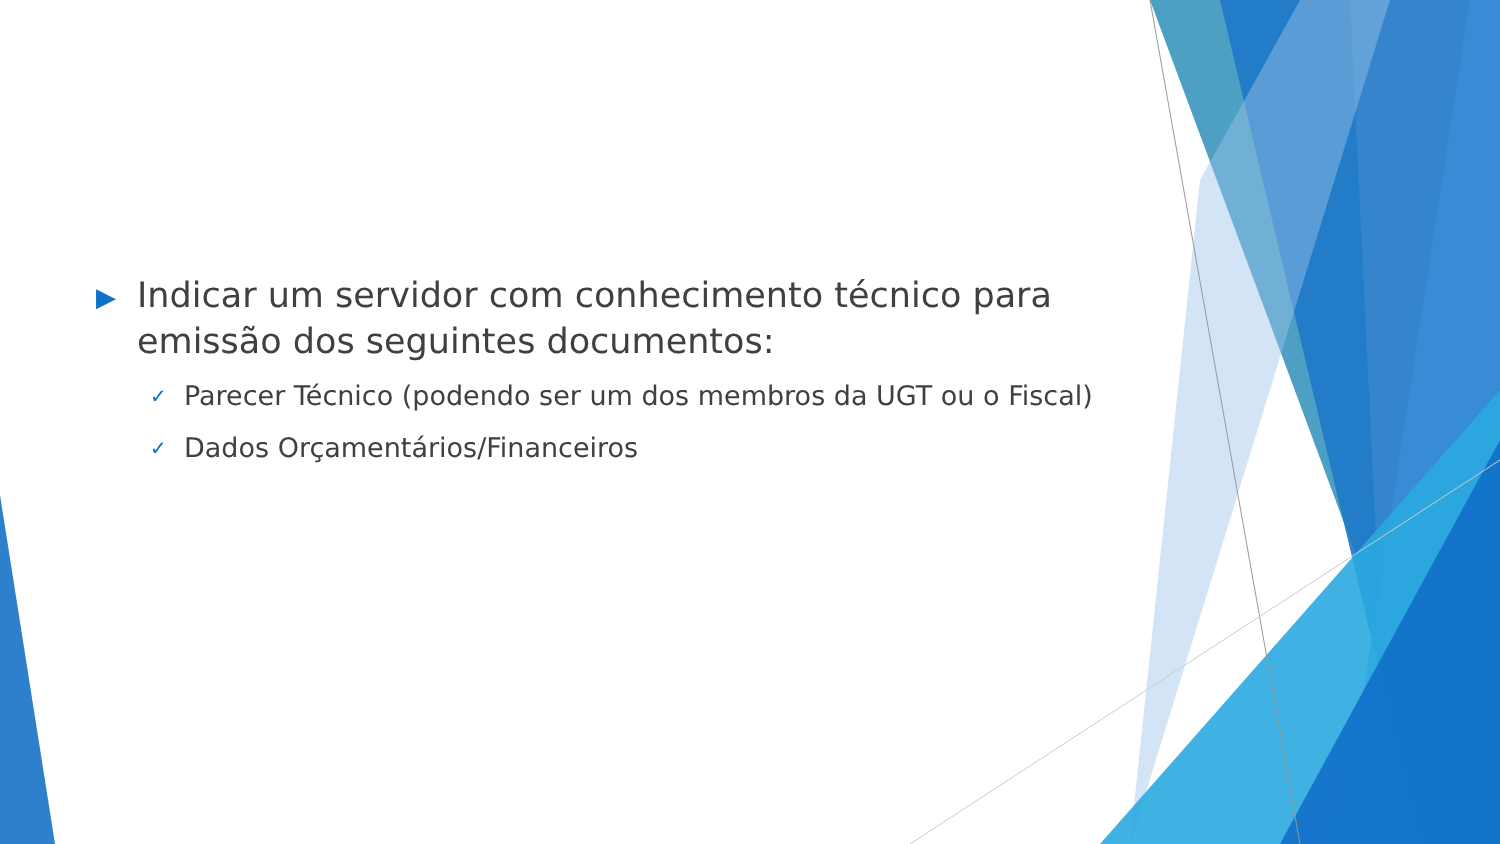▶ Indicar um servidor com conhecimento técnico para emissão dos seguintes documentos:
✓ Parecer Técnico (podendo ser um dos membros da UGT ou o Fiscal)
✓ Dados Orçamentários/Financeiros